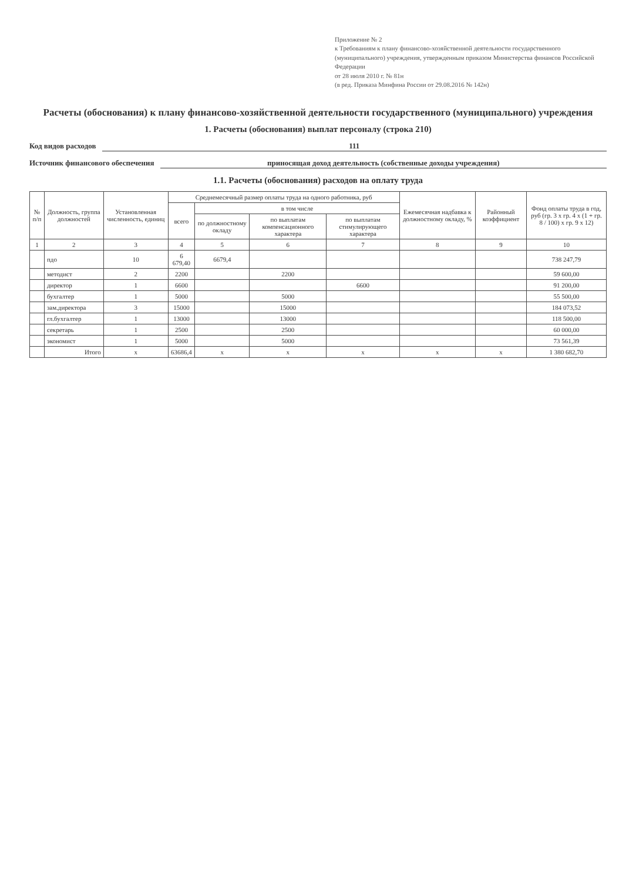Приложение № 2
к Требованиям к плану финансово-хозяйственной деятельности государственного (муниципального) учреждения, утвержденным приказом Министерства финансов Российской Федерации
от 28 июля 2010 г. № 81н
(в ред. Приказа Минфина России от 29.08.2016 № 142н)
Расчеты (обоснования) к плану финансово-хозяйственной деятельности государственного (муниципального) учреждения
1. Расчеты (обоснования) выплат персоналу (строка 210)
Код видов расходов 111
Источник финансового обеспечения приносящая доход деятельность (собственные доходы учреждения)
1.1. Расчеты (обоснования) расходов на оплату труда
| № п/п | Должность, группа должностей | Установленная численность, единиц | Среднемесячный размер оплаты труда на одного работника, руб | | | | Ежемесячная надбавка к должностному окладу, % | Районный коэффициент | Фонд оплаты труда в год, руб (гр. 3 x гр. 4 x (1 + гр. 8 / 100) x гр. 9 x 12) |
| --- | --- | --- | --- | --- | --- | --- | --- | --- | --- |
| | | | всего | в том числе | | | | | |
| | | | | по должностному окладу | по выплатам компенсационного характера | по выплатам стимулирующего характера | | | |
| 1 | 2 | 3 | 4 | 5 | 6 | 7 | 8 | 9 | 10 |
| | пдо | 10 | 6 679,40 | 6679,4 | | | | | 738 247,79 |
| | методист | 2 | 2200 | | 2200 | | | | 59 600,00 |
| | директор | 1 | 6600 | | | 6600 | | | 91 200,00 |
| | бухгалтер | 1 | 5000 | | 5000 | | | | 55 500,00 |
| | зам.директора | 3 | 15000 | | 15000 | | | | 184 073,52 |
| | гл.бухгалтер | 1 | 13000 | | 13000 | | | | 118 500,00 |
| | секретарь | 1 | 2500 | | 2500 | | | | 60 000,00 |
| | экономист | 1 | 5000 | | 5000 | | | | 73 561,39 |
| | Итого | х | 63686,4 | х | х | х | х | х | 1 380 682,70 |